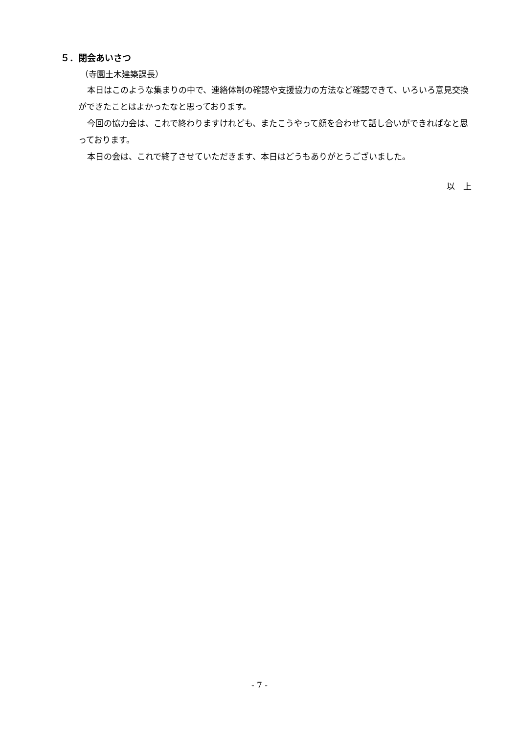５．閉会あいさつ
（寺園土木建築課長）
本日はこのような集まりの中で、連絡体制の確認や支援協力の方法など確認できて、いろいろ意見交換ができたことはよかったなと思っております。
今回の協力会は、これで終わりますけれども、またこうやって顔を合わせて話し合いができればなと思っております。
本日の会は、これで終了させていただきます、本日はどうもありがとうございました。
以　上
- 7 -